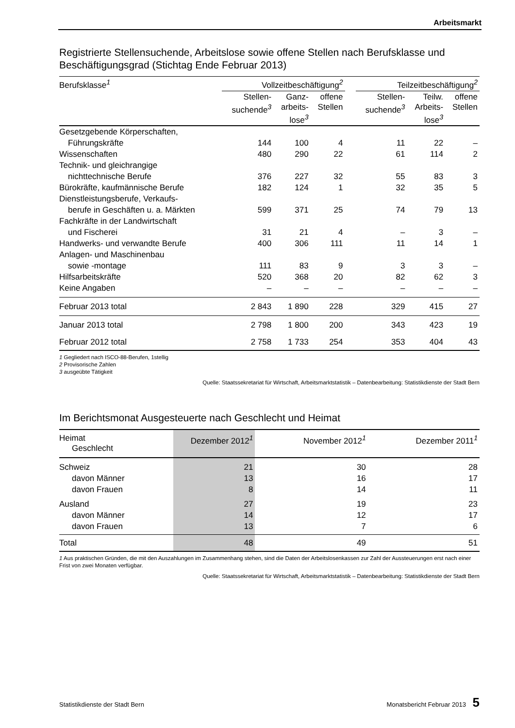Arbeitsmarkt
Registrierte Stellensuchende, Arbeitslose sowie offene Stellen nach Berufsklasse und Beschäftigungsgrad (Stichtag Ende Februar 2013)
| Berufsklasse<sup>1</sup> | Vollzeitbeschäftigung<sup>2</sup> | | | | Teilzeitbeschäftigung<sup>2</sup> | | |
| --- | --- | --- | --- | --- | --- | --- | --- |
| | Stellen- suchende<sup>3</sup> | Ganz- arbeits- lose<sup>3</sup> | offene Stellen | | Stellen- suchende<sup>3</sup> | Teilw. Arbeits- lose<sup>3</sup> | offene Stellen |
| Gesetzgebende Körperschaften, | | | | | | | |
| Führungskräfte | 144 | 100 | 4 | | 11 | 22 | – |
| Wissenschaften | 480 | 290 | 22 | | 61 | 114 | 2 |
| Technik- und gleichrangige | | | | | | | |
| nichttechnische Berufe | 376 | 227 | 32 | | 55 | 83 | 3 |
| Bürokräfte, kaufmännische Berufe | 182 | 124 | 1 | | 32 | 35 | 5 |
| Dienstleistungsberufe, Verkaufs- | | | | | | | |
| berufe in Geschäften u. a. Märkten | 599 | 371 | 25 | | 74 | 79 | 13 |
| Fachkräfte in der Landwirtschaft | | | | | | | |
| und Fischerei | 31 | 21 | 4 | | – | 3 | – |
| Handwerks- und verwandte Berufe | 400 | 306 | 111 | | 11 | 14 | 1 |
| Anlagen- und Maschinenbau | | | | | | | |
| sowie -montage | 111 | 83 | 9 | | 3 | 3 | – |
| Hilfsarbeitskräfte | 520 | 368 | 20 | | 82 | 62 | 3 |
| Keine Angaben | – | – | – | | – | – | – |
| Februar 2013 total | 2 843 | 1 890 | 228 | | 329 | 415 | 27 |
| Januar 2013 total | 2 798 | 1 800 | 200 | | 343 | 423 | 19 |
| Februar 2012 total | 2 758 | 1 733 | 254 | | 353 | 404 | 43 |
1 Gegliedert nach ISCO-88-Berufen, 1stellig
2 Provisorische Zahlen
3 ausgeübte Tätigkeit
Quelle: Staatssekretariat für Wirtschaft, Arbeitsmarktstatistik – Datenbearbeitung: Statistikdienste der Stadt Bern
Im Berichtsmonat Ausgesteuerte nach Geschlecht und Heimat
| Heimat Geschlecht | Dezember 2012<sup>1</sup> | November 2012<sup>1</sup> | Dezember 2011<sup>1</sup> |
| --- | --- | --- | --- |
| Schweiz | 21 | 30 | 28 |
| davon Männer | 13 | 16 | 17 |
| davon Frauen | 8 | 14 | 11 |
| Ausland | 27 | 19 | 23 |
| davon Männer | 14 | 12 | 17 |
| davon Frauen | 13 | 7 | 6 |
| Total | 48 | 49 | 51 |
1 Aus praktischen Gründen, die mit den Auszahlungen im Zusammenhang stehen, sind die Daten der Arbeitslosenkassen zur Zahl der Aussteuerungen erst nach einer Frist von zwei Monaten verfügbar.
Quelle: Staatssekretariat für Wirtschaft, Arbeitsmarktstatistik – Datenbearbeitung: Statistikdienste der Stadt Bern
Statistikdienste der Stadt Bern Monatsbericht Februar 2013 5